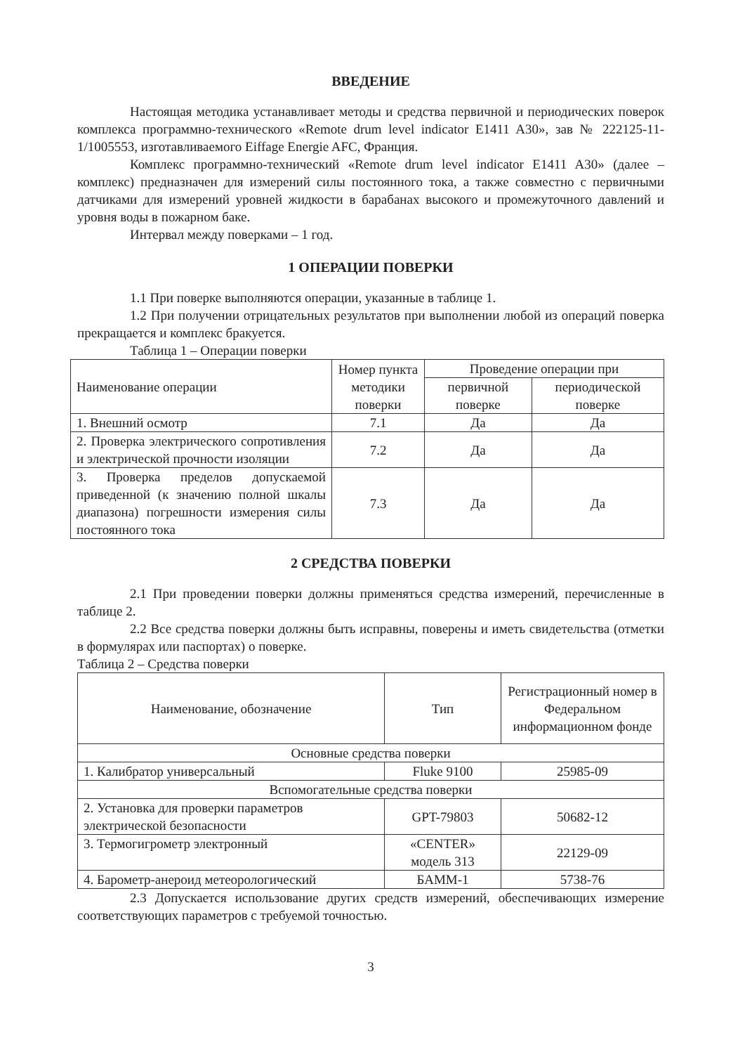ВВЕДЕНИЕ
Настоящая методика устанавливает методы и средства первичной и периодических поверок комплекса программно-технического «Remote drum level indicator E1411 A30», зав № 222125-11-1/1005553, изготавливаемого Eiffage Energie AFC, Франция.
Комплекс программно-технический «Remote drum level indicator E1411 A30» (далее – комплекс) предназначен для измерений силы постоянного тока, а также совместно с первичными датчиками для измерений уровней жидкости в барабанах высокого и промежуточного давлений и уровня воды в пожарном баке.
Интервал между поверками – 1 год.
1 ОПЕРАЦИИ ПОВЕРКИ
1.1 При поверке выполняются операции, указанные в таблице 1.
1.2 При получении отрицательных результатов при выполнении любой из операций поверка прекращается и комплекс бракуется.
Таблица 1 – Операции поверки
| Наименование операции | Номер пункта методики поверки | Проведение операции при | |
| --- | --- | --- | --- |
| | | первичной поверке | периодической поверке |
| 1. Внешний осмотр | 7.1 | Да | Да |
| 2. Проверка электрического сопротивления и электрической прочности изоляции | 7.2 | Да | Да |
| 3. Проверка пределов допускаемой приведенной (к значению полной шкалы диапазона) погрешности измерения силы постоянного тока | 7.3 | Да | Да |
2 СРЕДСТВА ПОВЕРКИ
2.1 При проведении поверки должны применяться средства измерений, перечисленные в таблице 2.
2.2 Все средства поверки должны быть исправны, поверены и иметь свидетельства (отметки в формулярах или паспортах) о поверке.
Таблица 2 – Средства поверки
| Наименование, обозначение | Тип | Регистрационный номер в Федеральном информационном фонде |
| --- | --- | --- |
| Основные средства поверки | | |
| 1. Калибратор универсальный | Fluke 9100 | 25985-09 |
| Вспомогательные средства поверки | | |
| 2. Установка для проверки параметров электрической безопасности | GPT-79803 | 50682-12 |
| 3. Термогигрометр электронный | «CENTER» модель 313 | 22129-09 |
| 4. Барометр-анероид метеорологический | БАММ-1 | 5738-76 |
2.3 Допускается использование других средств измерений, обеспечивающих измерение соответствующих параметров с требуемой точностью.
3